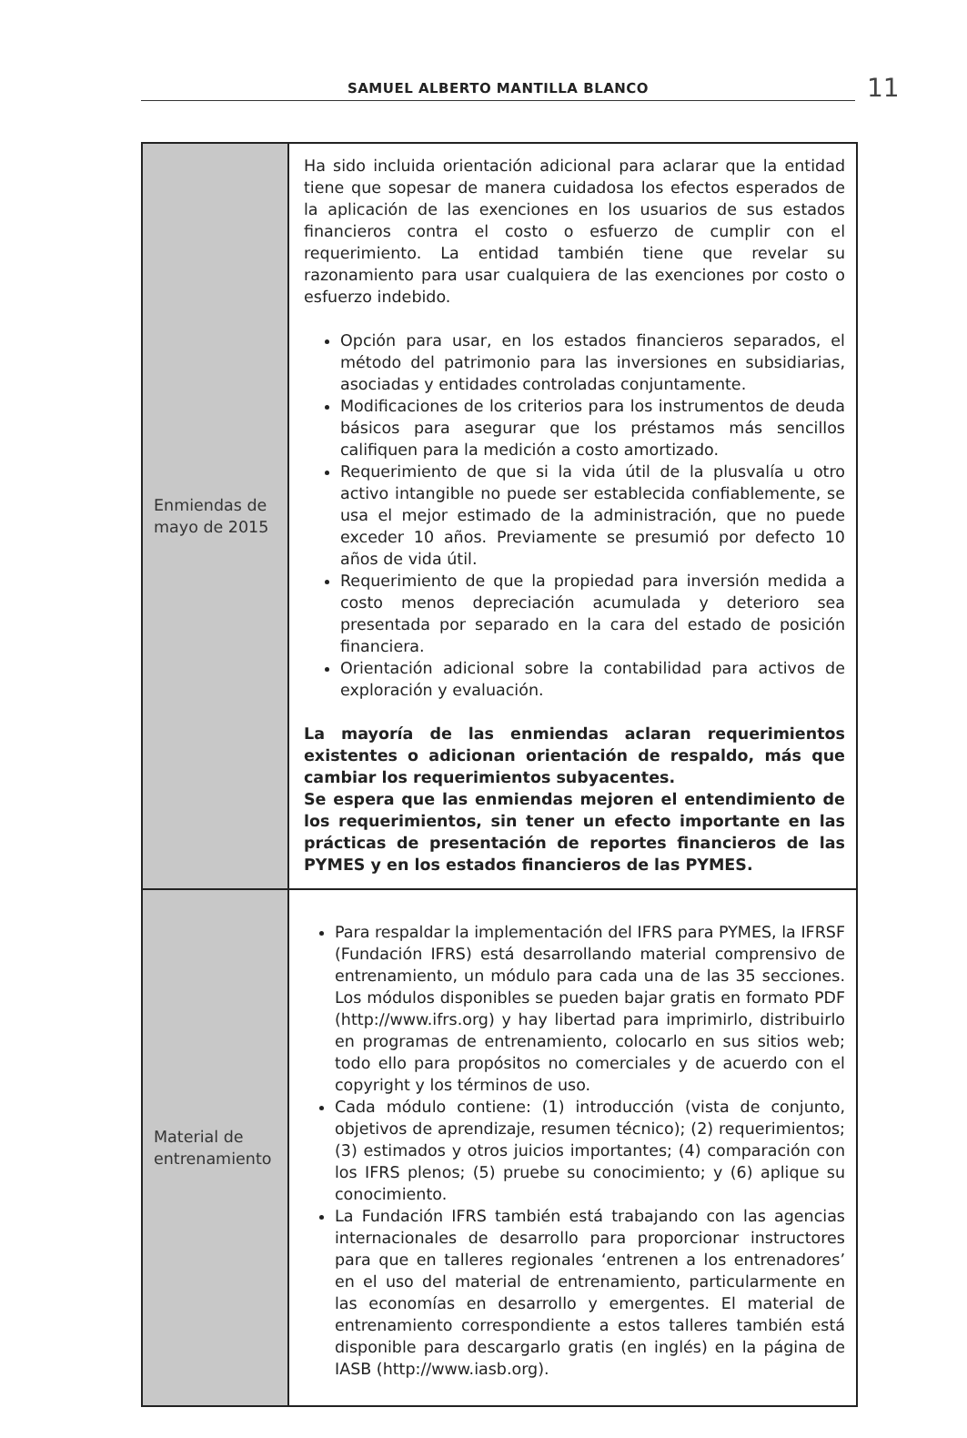SAMUEL ALBERTO MANTILLA BLANCO 11
| Enmiendas de mayo de 2015 | Ha sido incluida orientación adicional para aclarar que la entidad tiene que sopesar de manera cuidadosa los efectos esperados de la aplicación de las exenciones en los usuarios de sus estados financieros contra el costo o esfuerzo de cumplir con el requerimiento. La entidad también tiene que revelar su razonamiento para usar cualquiera de las exenciones por costo o esfuerzo indebido. Opción para usar, en los estados financieros separados, el método del patrimonio para las inversiones en subsidiarias, asociadas y entidades controladas conjuntamente. Modificaciones de los criterios para los instrumentos de deuda básicos para asegurar que los préstamos más sencillos califiquen para la medición a costo amortizado. Requerimiento de que si la vida útil de la plusvalía u otro activo intangible no puede ser establecida confiablemente, se usa el mejor estimado de la administración, que no puede exceder 10 años. Previamente se presumió por defecto 10 años de vida útil. Requerimiento de que la propiedad para inversión medida a costo menos depreciación acumulada y deterioro sea presentada por separado en la cara del estado de posición financiera. Orientación adicional sobre la contabilidad para activos de exploración y evaluación. La mayoría de las enmiendas aclaran requerimientos existentes o adicionan orientación de respaldo, más que cambiar los requerimientos subyacentes. Se espera que las enmiendas mejoren el entendimiento de los requerimientos, sin tener un efecto importante en las prácticas de presentación de reportes financieros de las PYMES y en los estados financieros de las PYMES. |
| Material de entrenamiento | Para respaldar la implementación del IFRS para PYMES, la IFRSF (Fundación IFRS) está desarrollando material comprensivo de entrenamiento, un módulo para cada una de las 35 secciones. Los módulos disponibles se pueden bajar gratis en formato PDF (http://www.ifrs.org) y hay libertad para imprimirlo, distribuirlo en programas de entrenamiento, colocarlo en sus sitios web; todo ello para propósitos no comerciales y de acuerdo con el copyright y los términos de uso. Cada módulo contiene: (1) introducción (vista de conjunto, objetivos de aprendizaje, resumen técnico); (2) requerimientos; (3) estimados y otros juicios importantes; (4) comparación con los IFRS plenos; (5) pruebe su conocimiento; y (6) aplique su conocimiento. La Fundación IFRS también está trabajando con las agencias internacionales de desarrollo para proporcionar instructores para que en talleres regionales ‘entrenen a los entrenadores’ en el uso del material de entrenamiento, particularmente en las economías en desarrollo y emergentes. El material de entrenamiento correspondiente a estos talleres también está disponible para descargarlo gratis (en inglés) en la página de IASB (http://www.iasb.org). |